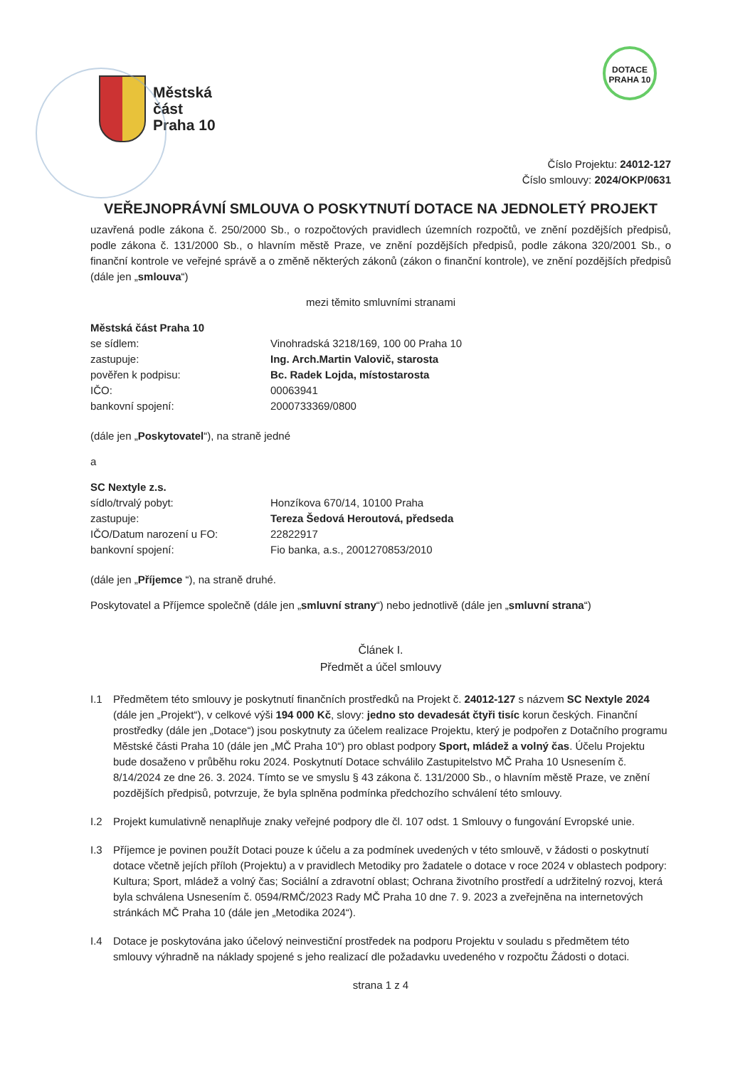Městská
část
Praha 10
DOTACE
PRAHA 10
Číslo Projektu: 24012-127
Číslo smlouvy: 2024/OKP/0631
VEŘEJNOPRÁVNÍ SMLOUVA O POSKYTNUTÍ DOTACE NA JEDNOLETÝ PROJEKT
uzavřená podle zákona č. 250/2000 Sb., o rozpočtových pravidlech územních rozpočtů, ve znění pozdějších předpisů, podle zákona č. 131/2000 Sb., o hlavním městě Praze, ve znění pozdějších předpisů, podle zákona 320/2001 Sb., o finanční kontrole ve veřejné správě a o změně některých zákonů (zákon o finanční kontrole), ve znění pozdějších předpisů (dále jen „smlouva“)
mezi těmito smluvními stranami
Městská část Praha 10
se sídlem: Vinohradská 3218/169, 100 00 Praha 10
zastupuje: Ing. Arch.Martin Valovič, starosta
pověřen k podpisu: Bc. Radek Lojda, místostarosta
IČO: 00063941
bankovní spojení: 2000733369/0800
(dále jen „Poskytovatel“), na straně jedné
a
SC Nextyle z.s.
sídlo/trvalý pobyt: Honzíkova 670/14, 10100 Praha
zastupuje: Tereza Šedová Heroutová, předseda
IČO/Datum narození u FO: 22822917
bankovní spojení: Fio banka, a.s., 2001270853/2010
(dále jen „Příjemce “), na straně druhé.
Poskytovatel a Příjemce společně (dále jen „smluvní strany“) nebo jednotlivě (dále jen „smluvní strana“)
Článek I.
Předmět a účel smlouvy
I.1 Předmětem této smlouvy je poskytnutí finančních prostředků na Projekt č. 24012-127 s názvem SC Nextyle 2024 (dále jen „Projekt“), v celkové výši 194 000 Kč, slovy: jedno sto devadesát čtyři tisíc korun českých. Finanční prostředky (dále jen „Dotace“) jsou poskytnuty za účelem realizace Projektu, který je podpořen z Dotačního programu Městské části Praha 10 (dále jen „MČ Praha 10“) pro oblast podpory Sport, mládež a volný čas. Účelu Projektu bude dosaženo v průběhu roku 2024. Poskytnutí Dotace schválilo Zastupitelstvo MČ Praha 10 Usnesením č. 8/14/2024 ze dne 26. 3. 2024. Tímto se ve smyslu § 43 zákona č. 131/2000 Sb., o hlavním městě Praze, ve znění pozdějších předpisů, potvrzuje, že byla splněna podmínka předchozího schválení této smlouvy.
I.2 Projekt kumulativně nenaplňuje znaky veřejné podpory dle čl. 107 odst. 1 Smlouvy o fungování Evropské unie.
I.3 Příjemce je povinen použít Dotaci pouze k účelu a za podmínek uvedených v této smlouvě, v žádosti o poskytnutí dotace včetně jejích příloh (Projektu) a v pravidlech Metodiky pro žadatele o dotace v roce 2024 v oblastech podpory: Kultura; Sport, mládež a volný čas; Sociální a zdravotní oblast; Ochrana životního prostředí a udržitelný rozvoj, která byla schválena Usnesením č. 0594/RMČ/2023 Rady MČ Praha 10 dne 7. 9. 2023 a zveřejněna na internetových stránkách MČ Praha 10 (dále jen „Metodika 2024“).
I.4 Dotace je poskytována jako účelový neinvestiční prostředek na podporu Projektu v souladu s předmětem této smlouvy výhradně na náklady spojené s jeho realizací dle požadavku uvedeného v rozpočtu Žádosti o dotaci.
strana 1 z 4